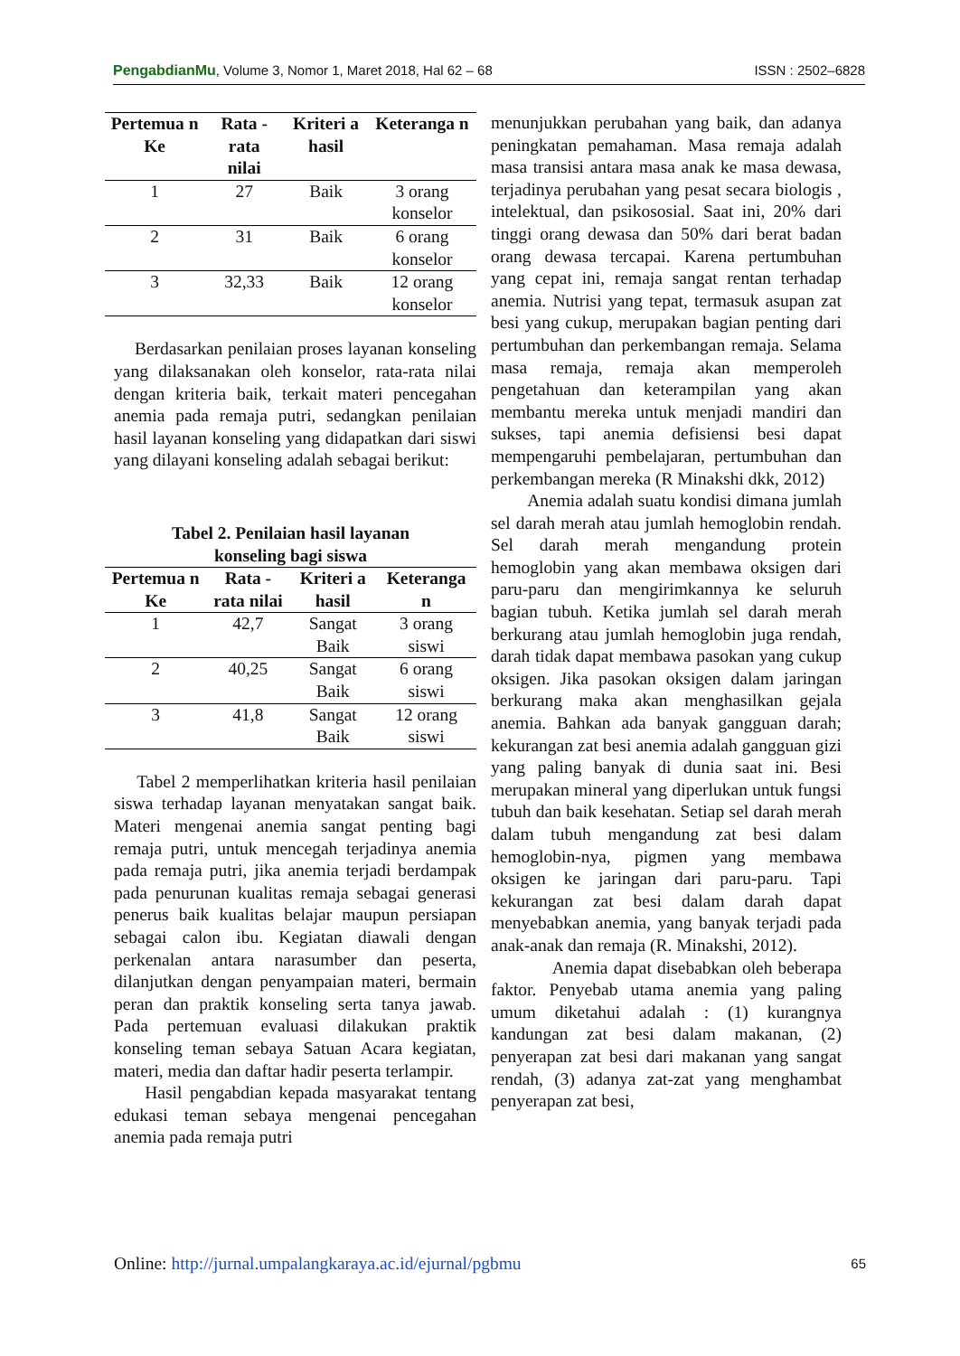PengabdianMu, Volume 3, Nomor 1, Maret 2018, Hal 62 – 68 ISSN : 2502–6828
| Pertemua n Ke | Rata -rata nilai | Kriteri a hasil | Keteranga n |
| --- | --- | --- | --- |
| 1 | 27 | Baik | 3 orang konselor |
| 2 | 31 | Baik | 6 orang konselor |
| 3 | 32,33 | Baik | 12 orang konselor |
Berdasarkan penilaian proses layanan konseling yang dilaksanakan oleh konselor, rata-rata nilai dengan kriteria baik, terkait materi pencegahan anemia pada remaja putri, sedangkan penilaian hasil layanan konseling yang didapatkan dari siswi yang dilayani konseling adalah sebagai berikut:
Tabel 2. Penilaian hasil layanan
konseling bagi siswa
| Pertemua n Ke | Rata -rata nilai | Kriteri a hasil | Keteranga n |
| --- | --- | --- | --- |
| 1 | 42,7 | Sangat Baik | 3 orang siswi |
| 2 | 40,25 | Sangat Baik | 6 orang siswi |
| 3 | 41,8 | Sangat Baik | 12 orang siswi |
Tabel 2 memperlihatkan kriteria hasil penilaian siswa terhadap layanan menyatakan sangat baik. Materi mengenai anemia sangat penting bagi remaja putri, untuk mencegah terjadinya anemia pada remaja putri, jika anemia terjadi berdampak pada penurunan kualitas remaja sebagai generasi penerus baik kualitas belajar maupun persiapan sebagai calon ibu. Kegiatan diawali dengan perkenalan antara narasumber dan peserta, dilanjutkan dengan penyampaian materi, bermain peran dan praktik konseling serta tanya jawab. Pada pertemuan evaluasi dilakukan praktik konseling teman sebaya Satuan Acara kegiatan, materi, media dan daftar hadir peserta terlampir.
Hasil pengabdian kepada masyarakat tentang edukasi teman sebaya mengenai pencegahan anemia pada remaja putri
menunjukkan perubahan yang baik, dan adanya peningkatan pemahaman. Masa remaja adalah masa transisi antara masa anak ke masa dewasa, terjadinya perubahan yang pesat secara biologis , intelektual, dan psikososial. Saat ini, 20% dari tinggi orang dewasa dan 50% dari berat badan orang dewasa tercapai. Karena pertumbuhan yang cepat ini, remaja sangat rentan terhadap anemia. Nutrisi yang tepat, termasuk asupan zat besi yang cukup, merupakan bagian penting dari pertumbuhan dan perkembangan remaja. Selama masa remaja, remaja akan memperoleh pengetahuan dan keterampilan yang akan membantu mereka untuk menjadi mandiri dan sukses, tapi anemia defisiensi besi dapat mempengaruhi pembelajaran, pertumbuhan dan perkembangan mereka (R Minakshi dkk, 2012)
Anemia adalah suatu kondisi dimana jumlah sel darah merah atau jumlah hemoglobin rendah. Sel darah merah mengandung protein hemoglobin yang akan membawa oksigen dari paru-paru dan mengirimkannya ke seluruh bagian tubuh. Ketika jumlah sel darah merah berkurang atau jumlah hemoglobin juga rendah, darah tidak dapat membawa pasokan yang cukup oksigen. Jika pasokan oksigen dalam jaringan berkurang maka akan menghasilkan gejala anemia. Bahkan ada banyak gangguan darah; kekurangan zat besi anemia adalah gangguan gizi yang paling banyak di dunia saat ini. Besi merupakan mineral yang diperlukan untuk fungsi tubuh dan baik kesehatan. Setiap sel darah merah dalam tubuh mengandung zat besi dalam hemoglobin-nya, pigmen yang membawa oksigen ke jaringan dari paru-paru. Tapi kekurangan zat besi dalam darah dapat menyebabkan anemia, yang banyak terjadi pada anak-anak dan remaja (R. Minakshi, 2012).
Anemia dapat disebabkan oleh beberapa faktor. Penyebab utama anemia yang paling umum diketahui adalah : (1) kurangnya kandungan zat besi dalam makanan, (2) penyerapan zat besi dari makanan yang sangat rendah, (3) adanya zat-zat yang menghambat penyerapan zat besi,
Online: http://jurnal.umpalangkaraya.ac.id/ejurnal/pgbmu 65